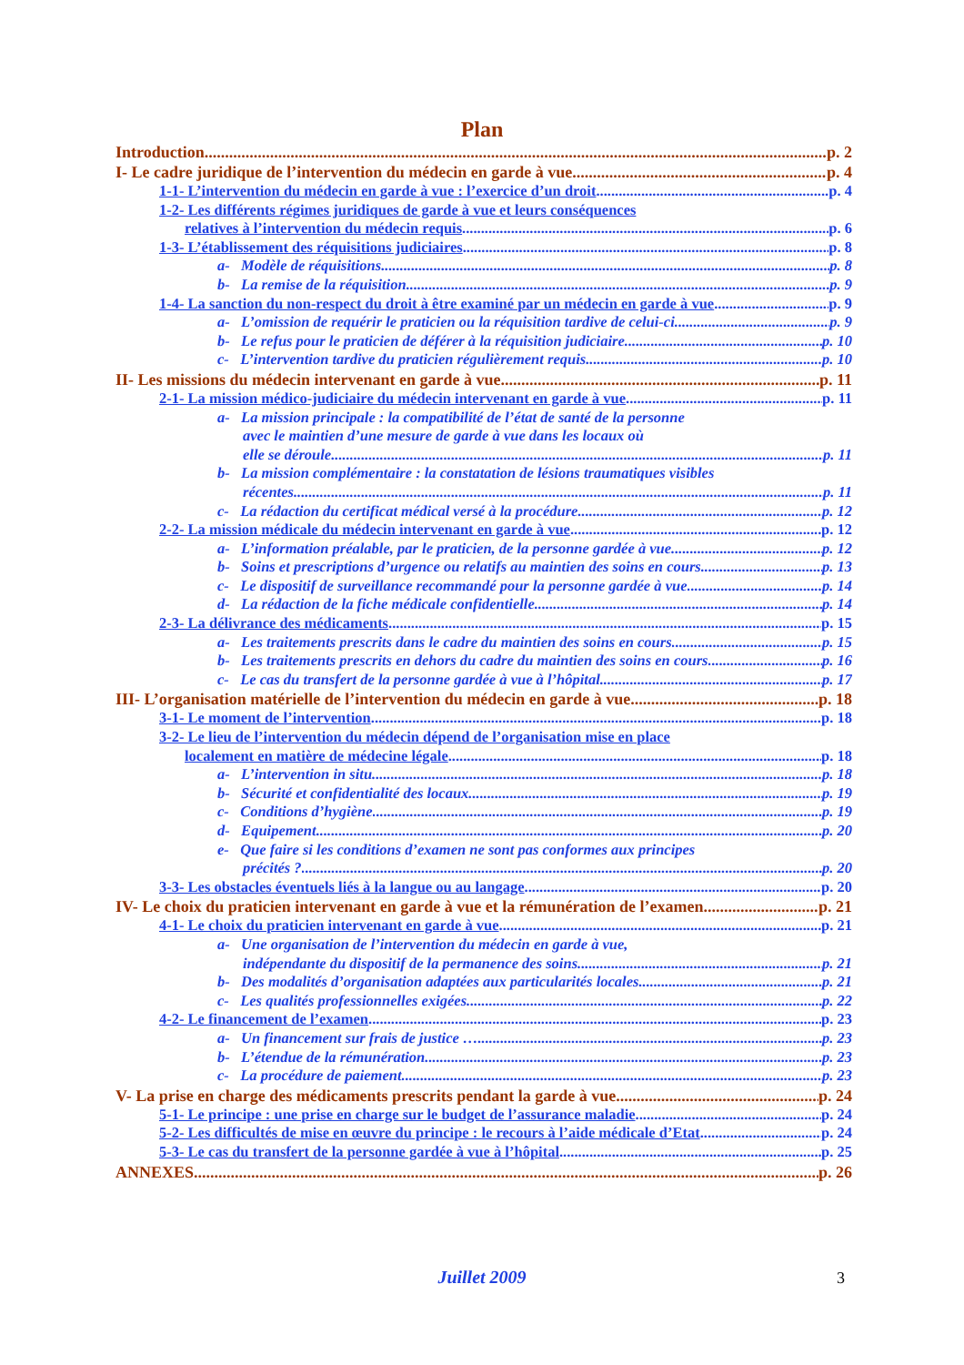Plan
Introduction p. 2
I- Le cadre juridique de l’intervention du médecin en garde à vue p. 4
1-1- L’intervention du médecin en garde à vue : l’exercice d’un droit p. 4
1-2- Les différents régimes juridiques de garde à vue et leurs conséquences
relatives à l’intervention du médecin requis p. 6
1-3- L’établissement des réquisitions judiciaires p. 8
a- Modèle de réquisitions p. 8
b- La remise de la réquisition p. 9
1-4- La sanction du non-respect du droit à être examiné par un médecin en garde à vue p. 9
a- L’omission de requérir le praticien ou la réquisition tardive de celui-ci p. 9
b- Le refus pour le praticien de déférer à la réquisition judiciaire p. 10
c- L’intervention tardive du praticien régulièrement requis p. 10
II- Les missions du médecin intervenant en garde à vue p. 11
2-1- La mission médico-judiciaire du médecin intervenant en garde à vue p. 11
a- La mission principale : la compatibilité de l’état de santé de la personne
avec le maintien d’une mesure de garde à vue dans les locaux où
elle se déroule p. 11
b- La mission complémentaire : la constatation de lésions traumatiques visibles
récentes p. 11
c- La rédaction du certificat médical versé à la procédure p. 12
2-2- La mission médicale du médecin intervenant en garde à vue p. 12
a- L’information préalable, par le praticien, de la personne gardée à vue p. 12
b- Soins et prescriptions d’urgence ou relatifs au maintien des soins en cours p. 13
c- Le dispositif de surveillance recommandé pour la personne gardée à vue p. 14
d- La rédaction de la fiche médicale confidentielle p. 14
2-3- La délivrance des médicaments p. 15
a- Les traitements prescrits dans le cadre du maintien des soins en cours p. 15
b- Les traitements prescrits en dehors du cadre du maintien des soins en cours p. 16
c- Le cas du transfert de la personne gardée à vue à l’hôpital p. 17
III- L’organisation matérielle de l’intervention du médecin en garde à vue p. 18
3-1- Le moment de l’intervention p. 18
3-2- Le lieu de l’intervention du médecin dépend de l’organisation mise en place
localement en matière de médecine légale p. 18
a- L’intervention in situ p. 18
b- Sécurité et confidentialité des locaux p. 19
c- Conditions d’hygiène p. 19
d- Equipement p. 20
e- Que faire si les conditions d’examen ne sont pas conformes aux principes
précités ? p. 20
3-3- Les obstacles éventuels liés à la langue ou au langage p. 20
IV- Le choix du praticien intervenant en garde à vue et la rémunération de l’examen p. 21
4-1- Le choix du praticien intervenant en garde à vue p. 21
a- Une organisation de l’intervention du médecin en garde à vue,
indépendante du dispositif de la permanence des soins p. 21
b- Des modalités d’organisation adaptées aux particularités locales p. 21
c- Les qualités professionnelles exigées p. 22
4-2- Le financement de l’examen p. 23
a- Un financement sur frais de justice … p. 23
b- L’étendue de la rémunération p. 23
c- La procédure de paiement p. 23
V- La prise en charge des médicaments prescrits pendant la garde à vue p. 24
5-1- Le principe : une prise en charge sur le budget de l’assurance maladie p. 24
5-2- Les difficultés de mise en œuvre du principe : le recours à l’aide médicale d’Etat p. 24
5-3- Le cas du transfert de la personne gardée à vue à l’hôpital p. 25
ANNEXES p. 26
Juillet 2009 3